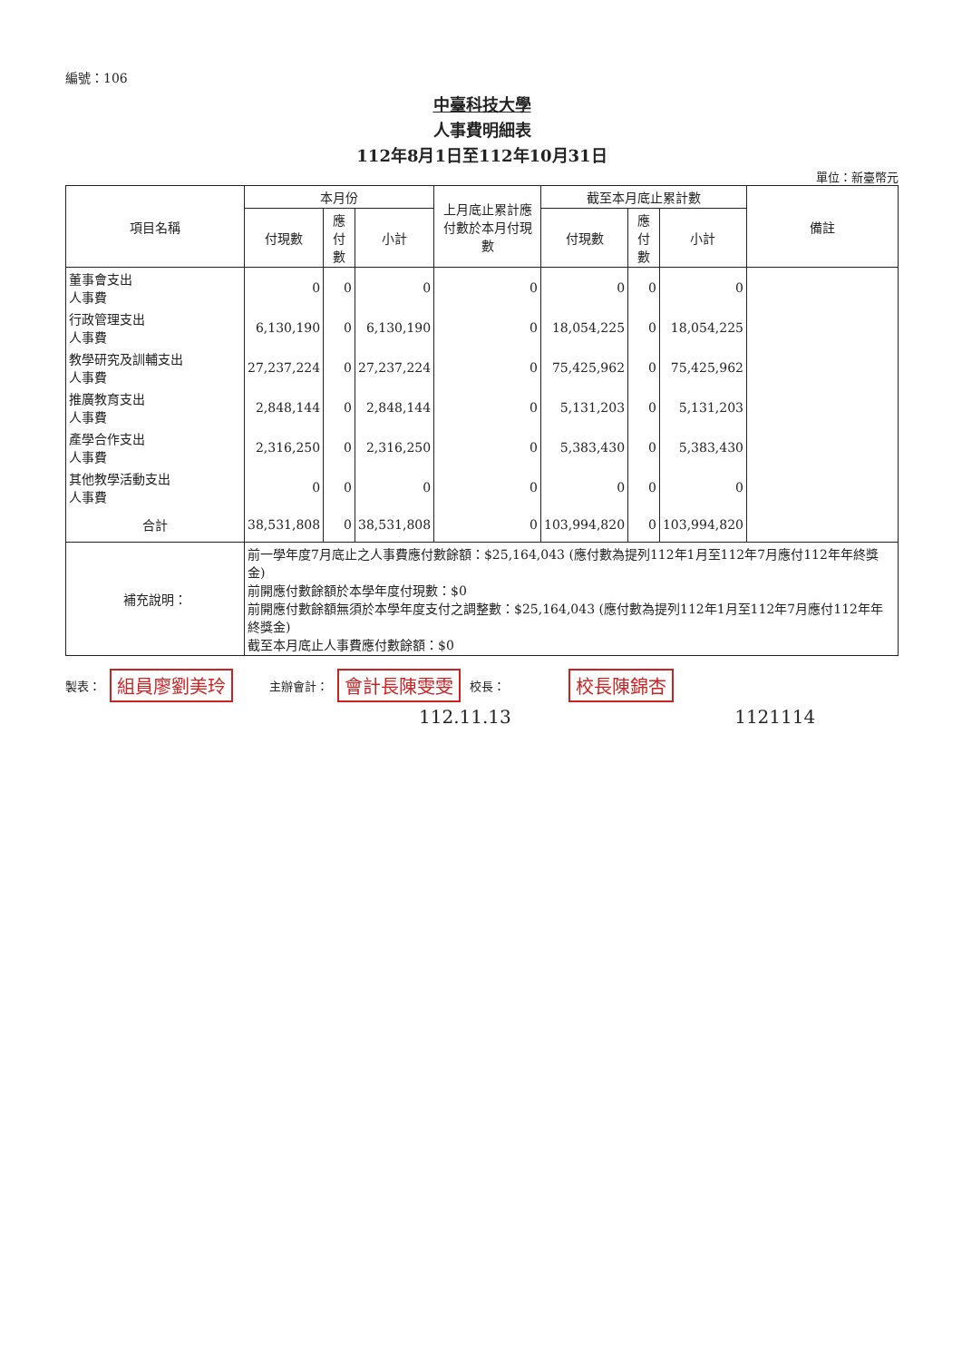編號：106
中臺科技大學
人事費明細表
112年8月1日至112年10月31日
單位：新臺幣元
| 項目名稱 | 本月份 | | | 上月底止累計應付數於本月付現數 | 截至本月底止累計數 | | | 備註 |
| --- | --- | --- | --- | --- | --- | --- | --- | --- |
| | 付現數 | 應付數 | 小計 | | 付現數 | 應付數 | 小計 | |
| 董事會支出 人事費 | 0 | 0 | 0 | 0 | 0 | 0 | 0 | |
| 行政管理支出 人事費 | 6,130,190 | 0 | 6,130,190 | 0 | 18,054,225 | 0 | 18,054,225 | |
| 教學研究及訓輔支出 人事費 | 27,237,224 | 0 | 27,237,224 | 0 | 75,425,962 | 0 | 75,425,962 | |
| 推廣教育支出 人事費 | 2,848,144 | 0 | 2,848,144 | 0 | 5,131,203 | 0 | 5,131,203 | |
| 產學合作支出 人事費 | 2,316,250 | 0 | 2,316,250 | 0 | 5,383,430 | 0 | 5,383,430 | |
| 其他教學活動支出 人事費 | 0 | 0 | 0 | 0 | 0 | 0 | 0 | |
| 合計 | 38,531,808 | 0 | 38,531,808 | 0 | 103,994,820 | 0 | 103,994,820 | |
| 補充說明： | 前一學年度7月底止之人事費應付數餘額：$25,164,043 (應付數為提列112年1月至112年7月應付112年年終獎金) 前開應付數餘額於本學年度付現數：$0 前開應付數餘額無須於本學年度支付之調整數：$25,164,043 (應付數為提列112年1月至112年7月應付112年年終獎金) 截至本月底止人事費應付數餘額：$0 | | | | | | | |
製表： 組員廖劉美玲 主辦會計： 會計長陳雯雯 校長： 校長陳錦杏
112.11.13 1121114